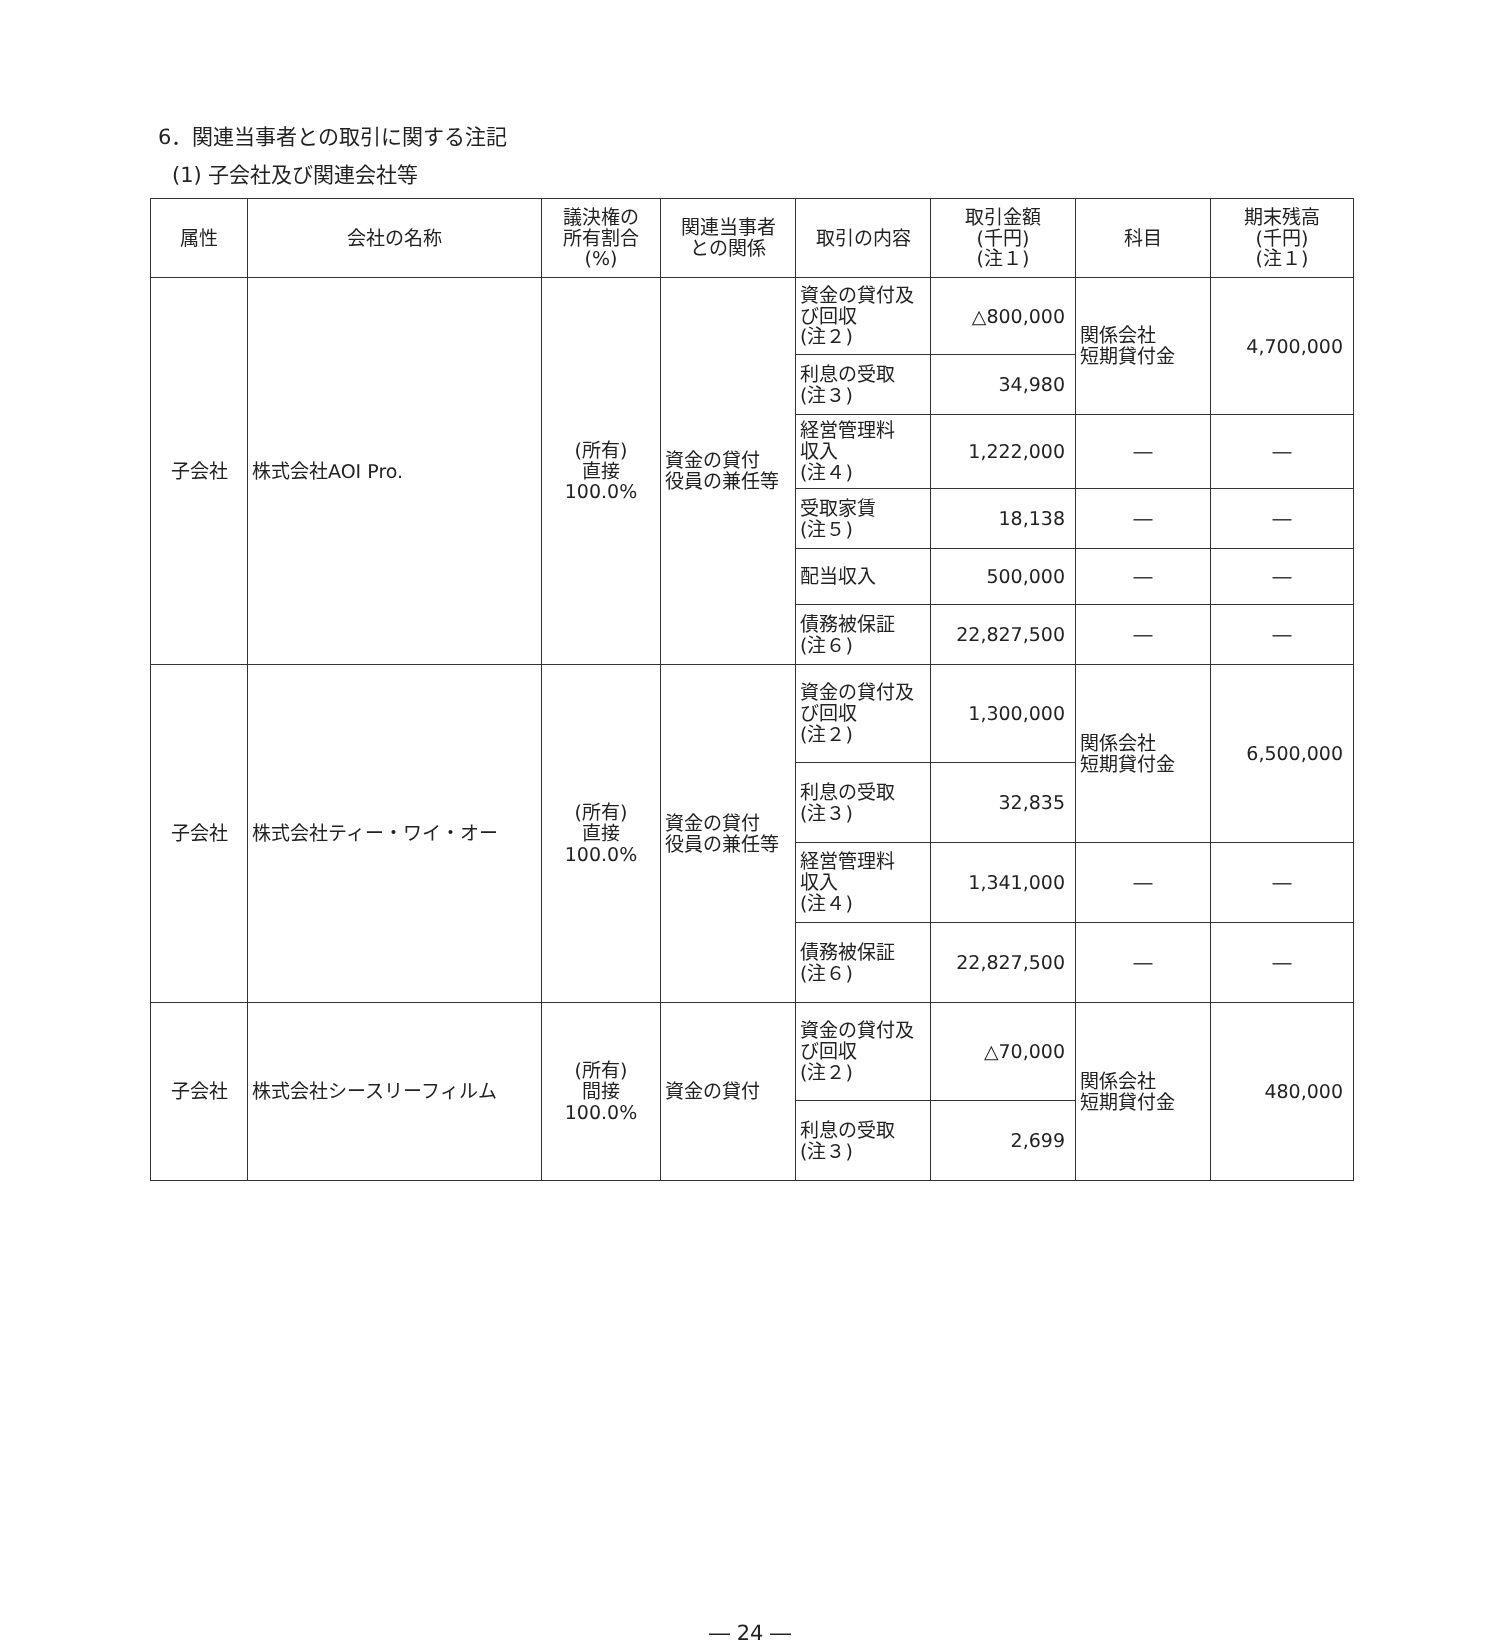6．関連当事者との取引に関する注記
(1) 子会社及び関連会社等
| 属性 | 会社の名称 | 議決権の 所有割合 (%) | 関連当事者 との関係 | 取引の内容 | 取引金額 (千円) (注１) | 科目 | 期末残高 (千円) (注１) |
| --- | --- | --- | --- | --- | --- | --- | --- |
| 子会社 | 株式会社AOI Pro. | (所有) 直接 100.0% | 資金の貸付 役員の兼任等 | 資金の貸付及び回収 (注２) | △800,000 | 関係会社 短期貸付金 | 4,700,000 |
| | | | | 利息の受取 (注３) | 34,980 | | |
| | | | | 経営管理料 収入 (注４) | 1,222,000 | ― | ― |
| | | | | 受取家賃 (注５) | 18,138 | ― | ― |
| | | | | 配当収入 | 500,000 | ― | ― |
| | | | | 債務被保証 (注６) | 22,827,500 | ― | ― |
| 子会社 | 株式会社ティー・ワイ・オー | (所有) 直接 100.0% | 資金の貸付 役員の兼任等 | 資金の貸付及び回収 (注２) | 1,300,000 | 関係会社 短期貸付金 | 6,500,000 |
| | | | | 利息の受取 (注３) | 32,835 | | |
| | | | | 経営管理料 収入 (注４) | 1,341,000 | ― | ― |
| | | | | 債務被保証 (注６) | 22,827,500 | ― | ― |
| 子会社 | 株式会社シースリーフィルム | (所有) 間接 100.0% | 資金の貸付 | 資金の貸付及び回収 (注２) | △70,000 | 関係会社 短期貸付金 | 480,000 |
| | | | | 利息の受取 (注３) | 2,699 | | |
― 24 ―